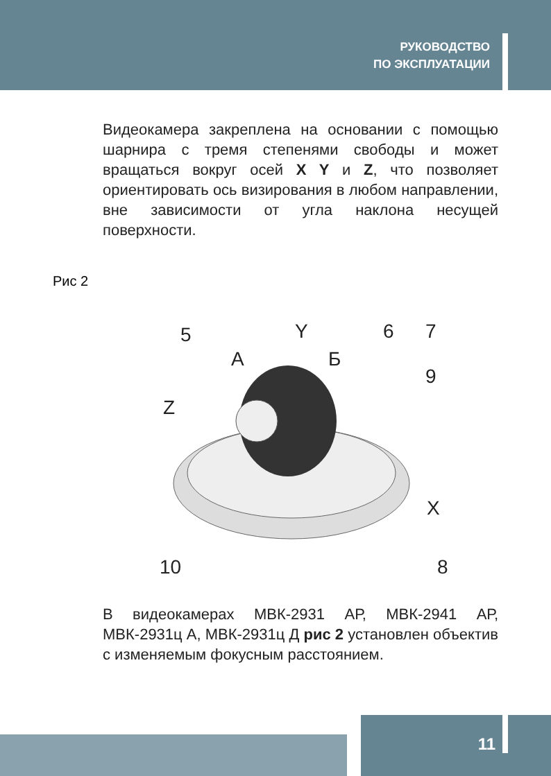РУКОВОДСТВО
ПО ЭКСПЛУАТАЦИИ
Видеокамера закреплена на основании с помощью шарнира с тремя степенями свободы и может вращаться вокруг осей X Y и Z, что позволяет ориентировать ось визирования в любом направлении, вне зависимости от угла наклона несущей поверхности.
Рис 2
5
А
Б
Y
Z
6
7
9
X
10
8
В видеокамерах МВК-2931 АР, МВК-2941 АР, МВК-2931ц А, МВК-2931ц Д рис 2 установлен объектив с изменяемым фокусным расстоянием.
11